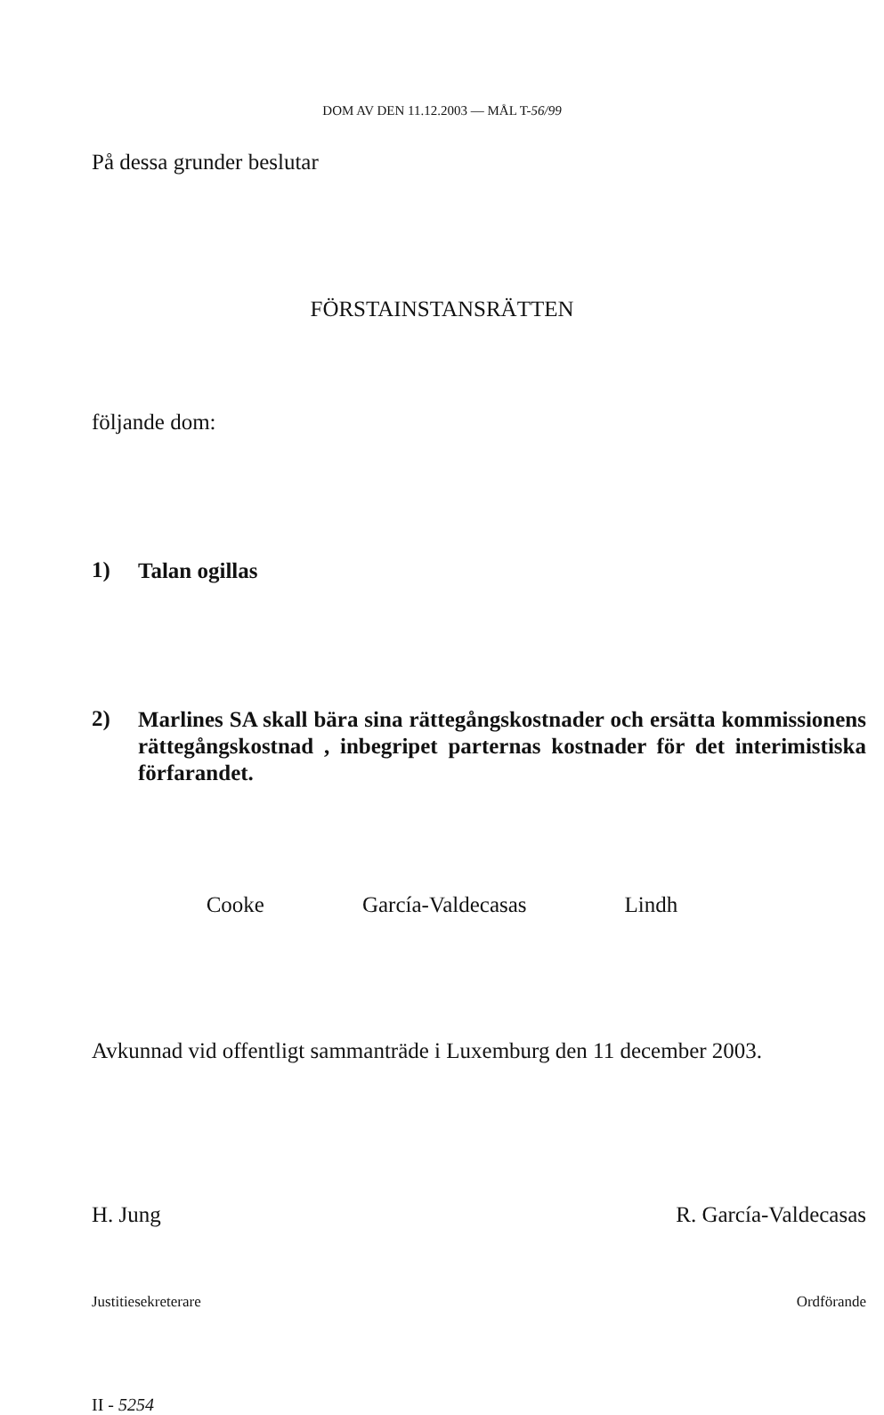DOM AV DEN 11.12.2003 — MÅL T-56/99
På dessa grunder beslutar
FÖRSTAINSTANSRÄTTEN
följande dom:
1) Talan ogillas
2) Marlines SA skall bära sina rättegångskostnader och ersätta kommissionens rättegångskostnad , inbegripet parternas kostnader för det interimistiska förfarandet.
Cooke García-Valdecasas Lindh
Avkunnad vid offentligt sammanträde i Luxemburg den 11 december 2003.
H. Jung R. García-Valdecasas
Justitiesekreterare Ordförande
II - 5254